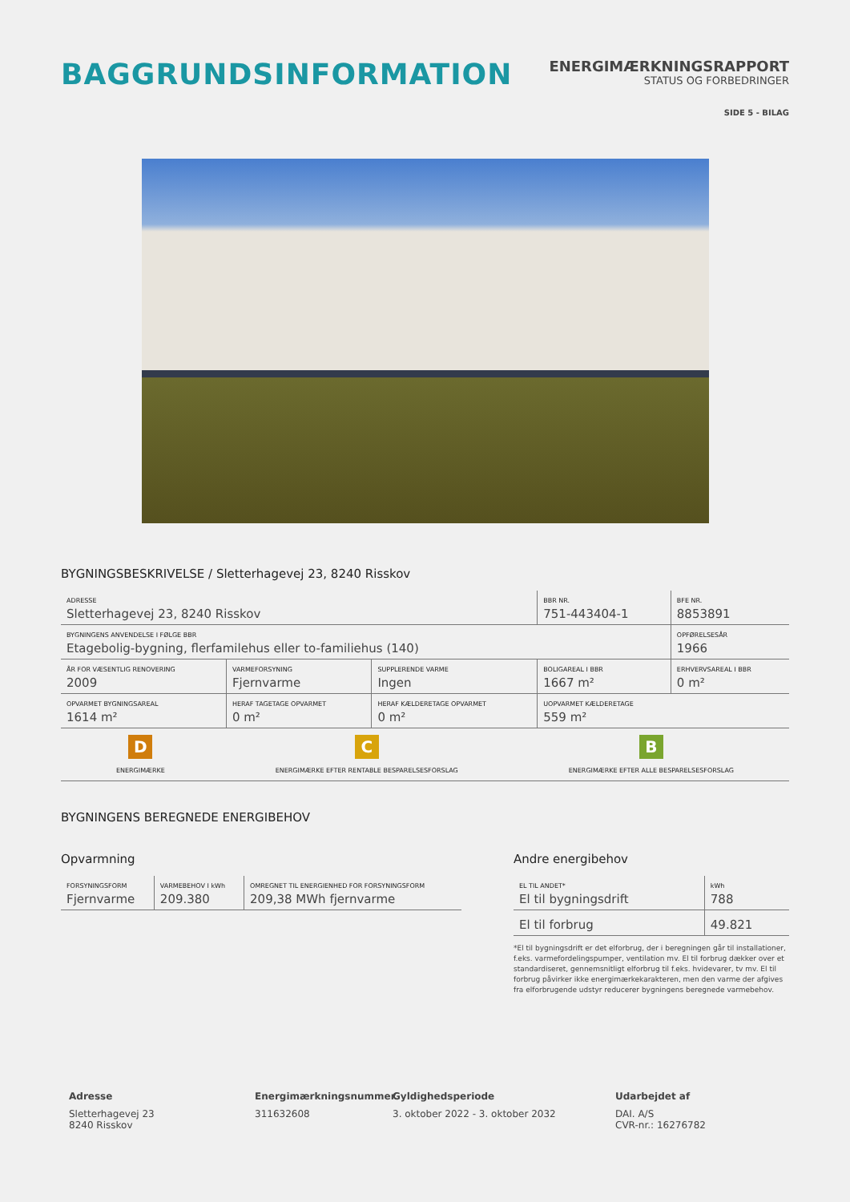BAGGRUNDSINFORMATION
ENERGIMÆRKNINGSRAPPORT
STATUS OG FORBEDRINGER
SIDE 5 - BILAG
BYGNINGSBESKRIVELSE / Sletterhagevej 23, 8240 Risskov
| ADRESSE Sletterhagevej 23, 8240 Risskov | | | BBR NR. 751-443404-1 | BFE NR. 8853891 |
| BYGNINGENS ANVENDELSE I FØLGE BBR Etagebolig-bygning, flerfamilehus eller to-familiehus (140) | | | | OPFØRELSESÅR 1966 |
| ÅR FOR VÆSENTLIG RENOVERING 2009 | VARMEFORSYNING Fjernvarme | SUPPLERENDE VARME Ingen | BOLIGAREAL I BBR 1667 m² | ERHVERVSAREAL I BBR 0 m² |
| OPVARMET BYGNINGSAREAL 1614 m² | HERAF TAGETAGE OPVARMET 0 m² | HERAF KÆLDERETAGE OPVARMET 0 m² | UOPVARMET KÆLDERETAGE 559 m² | |
D
ENERGIMÆRKE
C
ENERGIMÆRKE EFTER RENTABLE BESPARELSESFORSLAG
B
ENERGIMÆRKE EFTER ALLE BESPARELSESFORSLAG
BYGNINGENS BEREGNEDE ENERGIBEHOV
Opvarmning
| FORSYNINGSFORM Fjernvarme | VARMEBEHOV I kWh 209.380 | OMREGNET TIL ENERGIENHED FOR FORSYNINGSFORM 209,38 MWh fjernvarme |
Andre energibehov
| EL TIL ANDET* El til bygningsdrift | kWh 788 |
| El til forbrug | 49.821 |
*El til bygningsdrift er det elforbrug, der i beregningen går til installationer, f.eks. varmefordelingspumper, ventilation mv. El til forbrug dækker over et standardiseret, gennemsnitligt elforbrug til f.eks. hvidevarer, tv mv. El til forbrug påvirker ikke energimærkekarakteren, men den varme der afgives fra elforbrugende udstyr reducerer bygningens beregnede varmebehov.
Adresse
Sletterhagevej 23
8240 Risskov
Energimærkningsnummer
311632608
Gyldighedsperiode
3. oktober 2022 - 3. oktober 2032
Udarbejdet af
DAI. A/S
CVR-nr.: 16276782